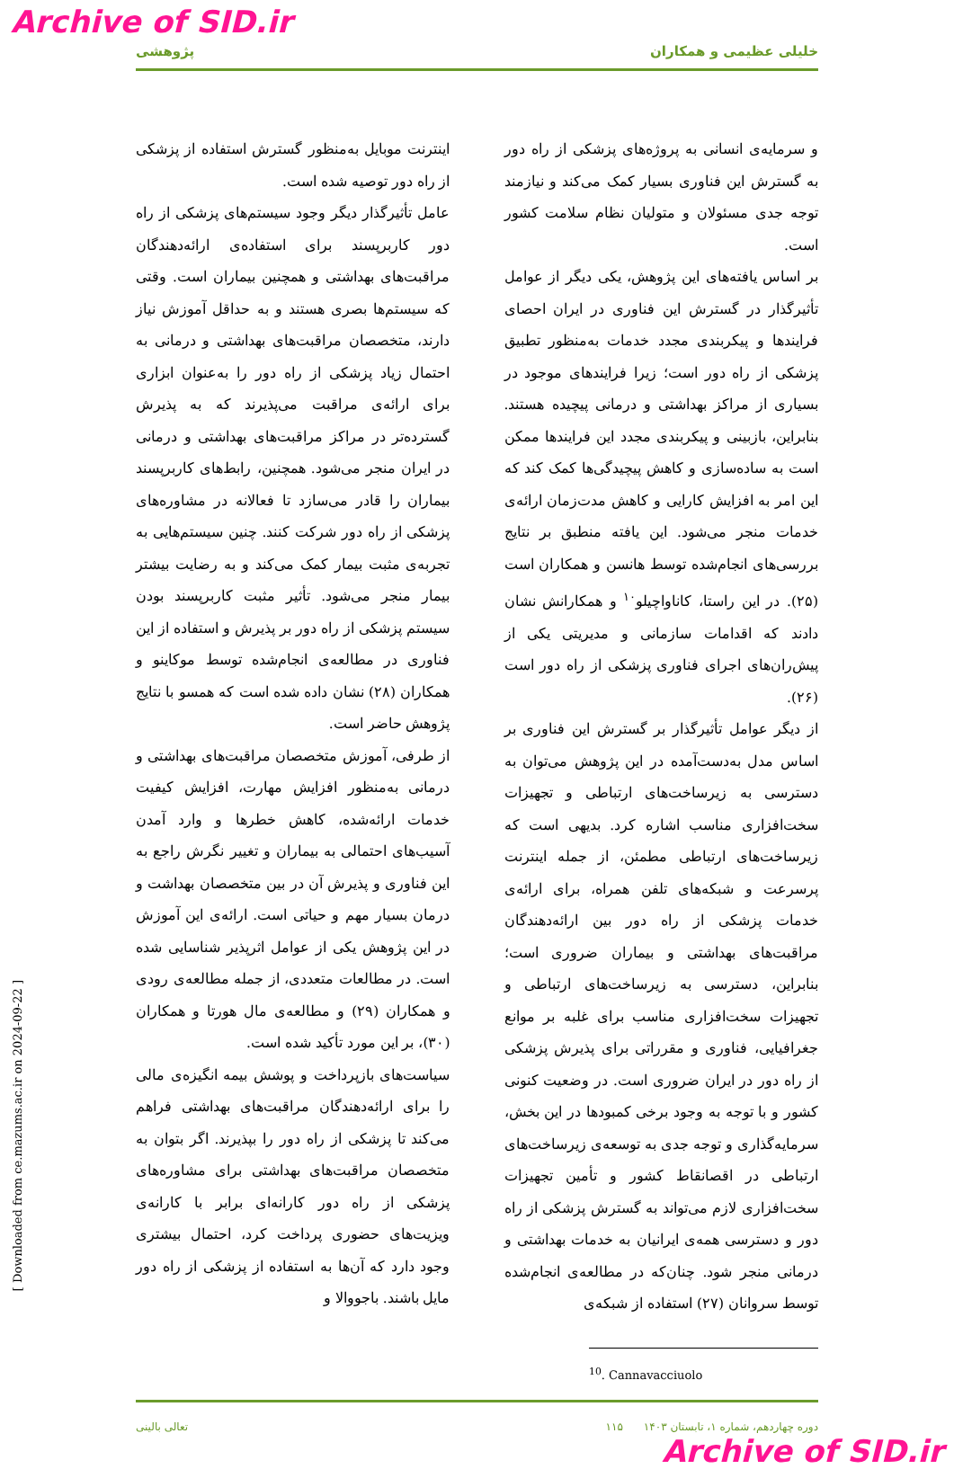Archive of SID.ir
خلیلی عظیمی و همکاران پژوهشی
و سرمایه‌ی انسانی به پروژه‌های پزشکی از راه دور به گسترش این فناوری بسیار کمک می‌کند و نیازمند توجه جدی مسئولان و متولیان نظام سلامت کشور است.
بر اساس یافته‌های این پژوهش، یکی دیگر از عوامل تأثیرگذار در گسترش این فناوری در ایران احصای فرایندها و پیکربندی مجدد خدمات به‌منظور تطبیق پزشکی از راه دور است؛ زیرا فرایندهای موجود در بسیاری از مراکز بهداشتی و درمانی پیچیده هستند. بنابراین، بازبینی و پیکربندی مجدد این فرایندها ممکن است به ساده‌سازی و کاهش پیچیدگی‌ها کمک کند که این امر به افزایش کارایی و کاهش مدت‌زمان ارائه‌ی خدمات منجر می‌شود. این یافته منطبق بر نتایج بررسی‌های انجام‌شده توسط هانسن و همکاران است (۲۵). در این راستا، کاناواچیلو<sup>۱۰</sup> و همکارانش نشان دادند که اقدامات سازمانی و مدیریتی یکی از پیش‌ران‌های اجرای فناوری پزشکی از راه دور است (۲۶).
از دیگر عوامل تأثیرگذار بر گسترش این فناوری بر اساس مدل به‌دست‌آمده در این پژوهش می‌توان به دسترسی به زیرساخت‌های ارتباطی و تجهیزات سخت‌افزاری مناسب اشاره کرد. بدیهی است که زیرساخت‌های ارتباطی مطمئن، از جمله اینترنت پرسرعت و شبکه‌های تلفن همراه، برای ارائه‌ی خدمات پزشکی از راه دور بین ارائه‌دهندگان مراقبت‌های بهداشتی و بیماران ضروری است؛ بنابراین، دسترسی به زیرساخت‌های ارتباطی و تجهیزات سخت‌افزاری مناسب برای غلبه بر موانع جغرافیایی، فناوری و مقرراتی برای پذیرش پزشکی از راه دور در ایران ضروری است. در وضعیت کنونی کشور و با توجه به وجود برخی کمبودها در این بخش، سرمایه‌گذاری و توجه جدی به توسعه‌ی زیرساخت‌های ارتباطی در اقصانقاط کشور و تأمین تجهیزات سخت‌افزاری لازم می‌تواند به گسترش پزشکی از راه دور و دسترسی همه‌ی ایرانیان به خدمات بهداشتی و درمانی منجر شود. چنان‌که در مطالعه‌ی انجام‌شده توسط سروانان (۲۷) استفاده از شبکه‌ی
<sup>10</sup>. Cannavacciuolo
اینترنت موبایل به‌منظور گسترش استفاده از پزشکی از راه دور توصیه شده است.
عامل تأثیرگذار دیگر وجود سیستم‌های پزشکی از راه دور کاربرپسند برای استفاده‌ی ارائه‌دهندگان مراقبت‌های بهداشتی و همچنین بیماران است. وقتی که سیستم‌ها بصری هستند و به حداقل آموزش نیاز دارند، متخصصان مراقبت‌های بهداشتی و درمانی به احتمال زیاد پزشکی از راه دور را به‌عنوان ابزاری برای ارائه‌ی مراقبت می‌پذیرند که به پذیرش گسترده‌تر در مراکز مراقبت‌های بهداشتی و درمانی در ایران منجر می‌شود. همچنین، رابط‌های کاربرپسند بیماران را قادر می‌سازد تا فعالانه در مشاوره‌های پزشکی از راه دور شرکت کنند. چنین سیستم‌هایی به تجربه‌ی مثبت بیمار کمک می‌کند و به رضایت بیشتر بیمار منجر می‌شود. تأثیر مثبت کاربرپسند بودن سیستم پزشکی از راه دور بر پذیرش و استفاده از این فناوری در مطالعه‌ی انجام‌شده توسط موکاینو و همکاران (۲۸) نشان داده شده است که همسو با نتایج پژوهش حاضر است.
از طرفی، آموزش متخصصان مراقبت‌های بهداشتی و درمانی به‌منظور افزایش مهارت، افزایش کیفیت خدمات ارائه‌شده، کاهش خطرها و وارد آمدن آسیب‌های احتمالی به بیماران و تغییر نگرش راجع به این فناوری و پذیرش آن در بین متخصصان بهداشت و درمان بسیار مهم و حیاتی است. ارائه‌ی این آموزش در این پژوهش یکی از عوامل اثرپذیر شناسایی شده است. در مطالعات متعددی، از جمله مطالعه‌ی رودی و همکاران (۲۹) و مطالعه‌ی مال هورتا و همکاران (۳۰)، بر این مورد تأکید شده است.
سیاست‌های بازپرداخت و پوشش بیمه انگیزه‌ی مالی را برای ارائه‌دهندگان مراقبت‌های بهداشتی فراهم می‌کند تا پزشکی از راه دور را بپذیرند. اگر بتوان به متخصصان مراقبت‌های بهداشتی برای مشاوره‌های پزشکی از راه دور کارانه‌ای برابر با کارانه‌ی ویزیت‌های حضوری پرداخت کرد، احتمال بیشتری وجود دارد که آن‌ها به استفاده از پزشکی از راه دور مایل باشند. باجووالا و
تعالی بالینی دوره چهاردهم، شماره ۱، تابستان ۱۴۰۳ ۱۱۵
Archive of SID.ir
[ Downloaded from ce.mazums.ac.ir on 2024-09-22 ]